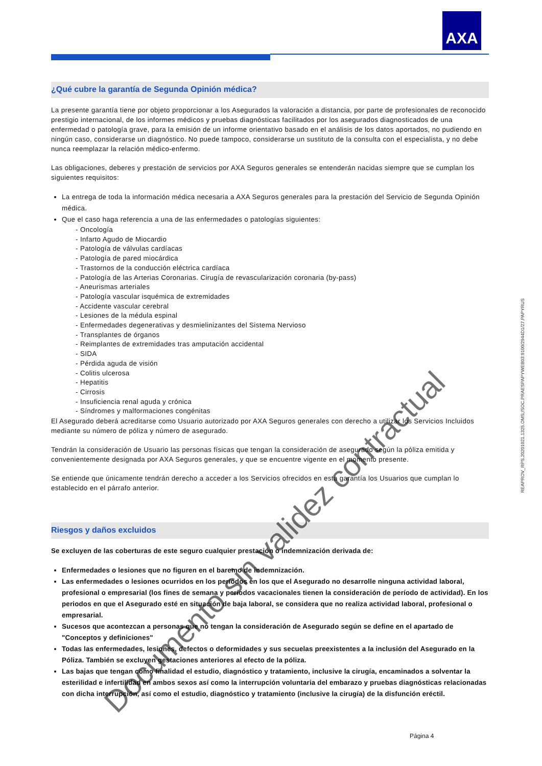AXA
REAPROV_RPS.20201021.1325.OMS;/SOC.PRAESPAPYWEB03:9100/2944D1/27.PAPYRUS
¿Qué cubre la garantía de Segunda Opinión médica?
La presente garantía tiene por objeto proporcionar a los Asegurados la valoración a distancia, por parte de profesionales de reconocido prestigio internacional, de los informes médicos y pruebas diagnósticas facilitados por los asegurados diagnosticados de una enfermedad o patología grave, para la emisión de un informe orientativo basado en el análisis de los datos aportados, no pudiendo en ningún caso, considerarse un diagnóstico. No puede tampoco, considerarse un sustituto de la consulta con el especialista, y no debe nunca reemplazar la relación médico-enfermo.
Las obligaciones, deberes y prestación de servicios por AXA Seguros generales se entenderán nacidas siempre que se cumplan los siguientes requisitos:
La entrega de toda la información médica necesaria a AXA Seguros generales para la prestación del Servicio de Segunda Opinión médica.
Que el caso haga referencia a una de las enfermedades o patologías siguientes:
- Oncología
- Infarto Agudo de Miocardio
- Patología de válvulas cardíacas
- Patología de pared miocárdica
- Trastornos de la conducción eléctrica cardíaca
- Patología de las Arterias Coronarias. Cirugía de revascularización coronaria (by-pass)
- Aneurismas arteriales
- Patología vascular isquémica de extremidades
- Accidente vascular cerebral
- Lesiones de la médula espinal
- Enfermedades degenerativas y desmielinizantes del Sistema Nervioso
- Transplantes de órganos
- Reimplantes de extremidades tras amputación accidental
- SIDA
- Pérdida aguda de visión
- Colitis ulcerosa
- Hepatitis
- Cirrosis
- Insuficiencia renal aguda y crónica
- Síndromes y malformaciones congénitas
El Asegurado deberá acreditarse como Usuario autorizado por AXA Seguros generales con derecho a utilizar los Servicios Incluidos mediante su número de póliza y número de asegurado.
Tendrán la consideración de Usuario las personas físicas que tengan la consideración de asegurado según la póliza emitida y convenientemente designada por AXA Seguros generales, y que se encuentre vigente en el momento presente.
Se entiende que únicamente tendrán derecho a acceder a los Servicios ofrecidos en esta garantía los Usuarios que cumplan lo establecido en el párrafo anterior.
Riesgos y daños excluidos
Se excluyen de las coberturas de este seguro cualquier prestación o indemnización derivada de:
Enfermedades o lesiones que no figuren en el baremo de indemnización.
Las enfermedades o lesiones ocurridos en los períodos en los que el Asegurado no desarrolle ninguna actividad laboral, profesional o empresarial (los fines de semana y períodos vacacionales tienen la consideración de período de actividad). En los periodos en que el Asegurado esté en situación de baja laboral, se considera que no realiza actividad laboral, profesional o empresarial.
Sucesos que acontezcan a personas que no tengan la consideración de Asegurado según se define en el apartado de "Conceptos y definiciones"
Todas las enfermedades, lesiones, defectos o deformidades y sus secuelas preexistentes a la inclusión del Asegurado en la Póliza. También se excluyen gestaciones anteriores al efecto de la póliza.
Las bajas que tengan como finalidad el estudio, diagnóstico y tratamiento, inclusive la cirugía, encaminados a solventar la esterilidad e infertilidad en ambos sexos así como la interrupción voluntaria del embarazo y pruebas diagnósticas relacionadas con dicha interrupción, así como el estudio, diagnóstico y tratamiento (inclusive la cirugía) de la disfunción eréctil.
Página 4
Documento sin validez contractual